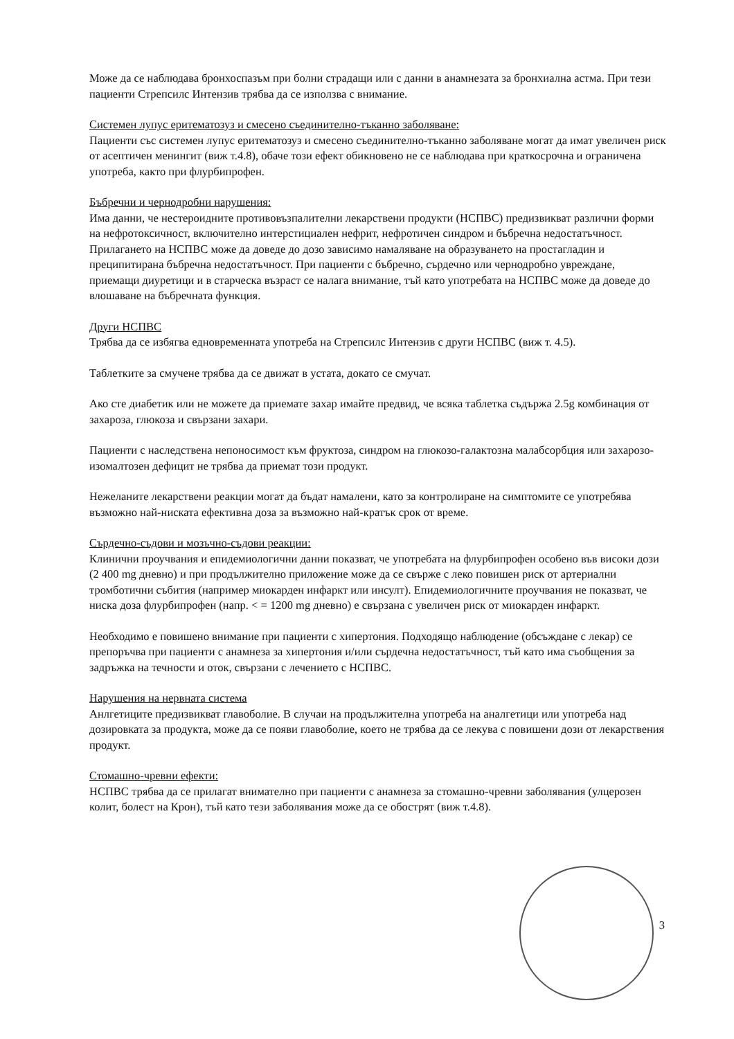Може да се наблюдава бронхоспазъм при болни страдащи или с данни в анамнезата за бронхиална астма. При тези пациенти Стрепсилс Интензив трябва да се използва с внимание.
Системен лупус еритематозуз и смесено съединително-тъканно заболяване:
Пациенти със системен лупус еритематозуз и смесено съединително-тъканно заболяване могат да имат увеличен риск от асептичен менингит (виж т.4.8), обаче този ефект обикновено не се наблюдава при краткосрочна и ограничена употреба, както при флурбипрофен.
Бъбречни и чернодробни нарушения:
Има данни, че нестероидните противовъзпалителни лекарствени продукти (НСПВС) предизвикват различни форми на нефротоксичност, включително интерстициален нефрит, нефротичен синдром и бъбречна недостатъчност.
Прилагането на НСПВС може да доведе до дозо зависимо намаляване на образуването на простагладин и преципитирана бъбречна недостатъчност. При пациенти с бъбречно, сърдечно или чернодробно увреждане, приемащи диуретици и в старческа възраст се налага внимание, тъй като употребата на НСПВС може да доведе до влошаване на бъбречната функция.
Други НСПВС
Трябва да се избягва едновременната употреба на Стрепсилс Интензив с други НСПВС (виж т. 4.5).
Таблетките за смучене трябва да се движат в устата, докато се смучат.
Ако сте диабетик или не можете да приемате захар имайте предвид, че всяка таблетка съдържа 2.5g комбинация от захароза, глюкоза и свързани захари.
Пациенти с наследствена непоносимост към фруктоза, синдром на глюкозо-галактозна малабсорбция или захарозо-изомалтозен дефицит не трябва да приемат този продукт.
Нежеланите лекарствени реакции могат да бъдат намалени, като за контролиране на симптомите се употребява възможно най-ниската ефективна доза за възможно най-кратък срок от време.
Сърдечно-съдови и мозъчно-съдови реакции:
Клинични проучвания и епидемиологични данни показват, че употребата на флурбипрофен особено във високи дози (2 400 mg дневно) и при продължително приложение може да се свърже с леко повишен риск от артериални тромботични събития (например миокарден инфаркт или инсулт). Епидемиологичните проучвания не показват, че ниска доза флурбипрофен (напр. < = 1200 mg дневно) е свързана с увеличен риск от миокарден инфаркт.
Необходимо е повишено внимание при пациенти с хипертония. Подходящо наблюдение (обсъждане с лекар) се препоръчва при пациенти с анамнеза за хипертония и/или сърдечна недостатъчност, тъй като има съобщения за задръжка на течности и оток, свързани с лечението с НСПВС.
Нарушения на нервната система
Анлгетиците предизвикват главоболие. В случаи на продължителна употреба на аналгетици или употреба над дозировката за продукта, може да се появи главоболие, което не трябва да се лекува с повишени дози от лекарствения продукт.
Стомашно-чревни ефекти:
НСПВС трябва да се прилагат внимателно при пациенти с анамнеза за стомашно-чревни заболявания (улцерозен колит, болест на Крон), тъй като тези заболявания може да се обострят (виж т.4.8).
3